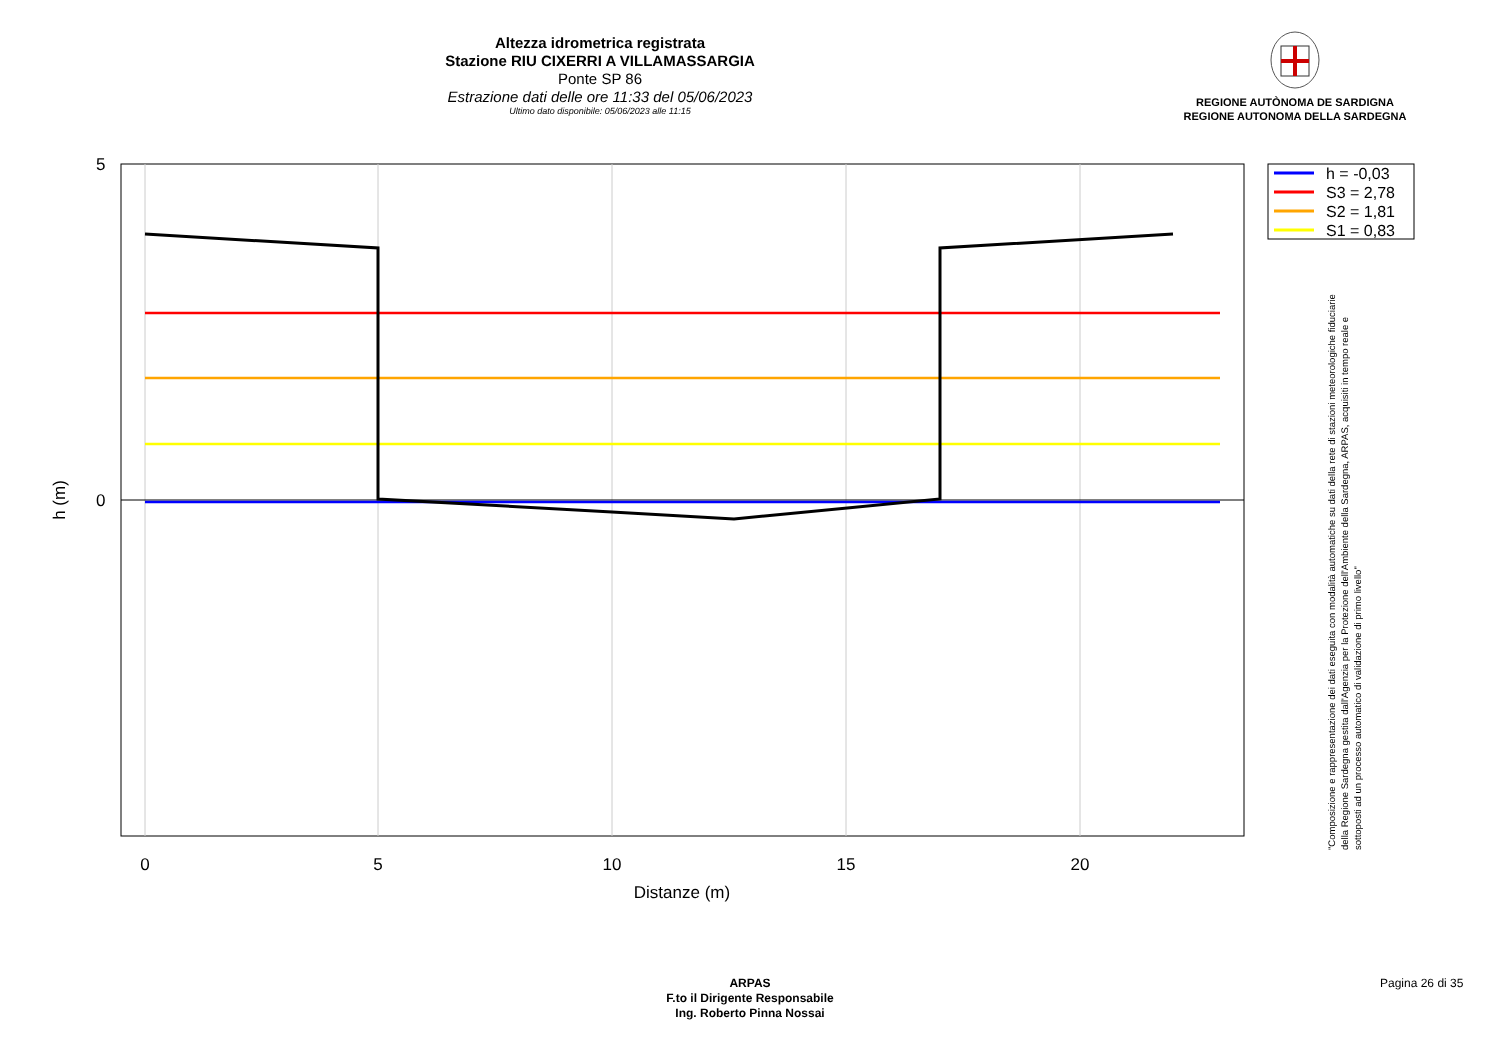Altezza idrometrica registrata
Stazione RIU CIXERRI A VILLAMASSARGIA
Ponte SP 86
Estrazione dati delle ore 11:33 del 05/06/2023
Ultimo dato disponibile: 05/06/2023 alle 11:15
REGIONE AUTÒNOMA DE SARDIGNA
REGIONE AUTONOMA DELLA SARDEGNA
0
5
10
15
20
5
0
Distanze (m)
h (m)
h = -0,03
S3 = 2,78
S2 = 1,81
S1 = 0,83
"Composizione e rappresentazione dei dati eseguita con modalità automatiche su dati della rete di stazioni meteorologiche fiduciarie della Regione Sardegna gestita dall'Agenzia per la Protezione dell'Ambiente della Sardegna, ARPAS, acquisiti in tempo reale e sottoposti ad un processo automatico di validazione di primo livello"
ARPAS
F.to il Dirigente Responsabile
Ing. Roberto Pinna Nossai
Pagina 26 di 35